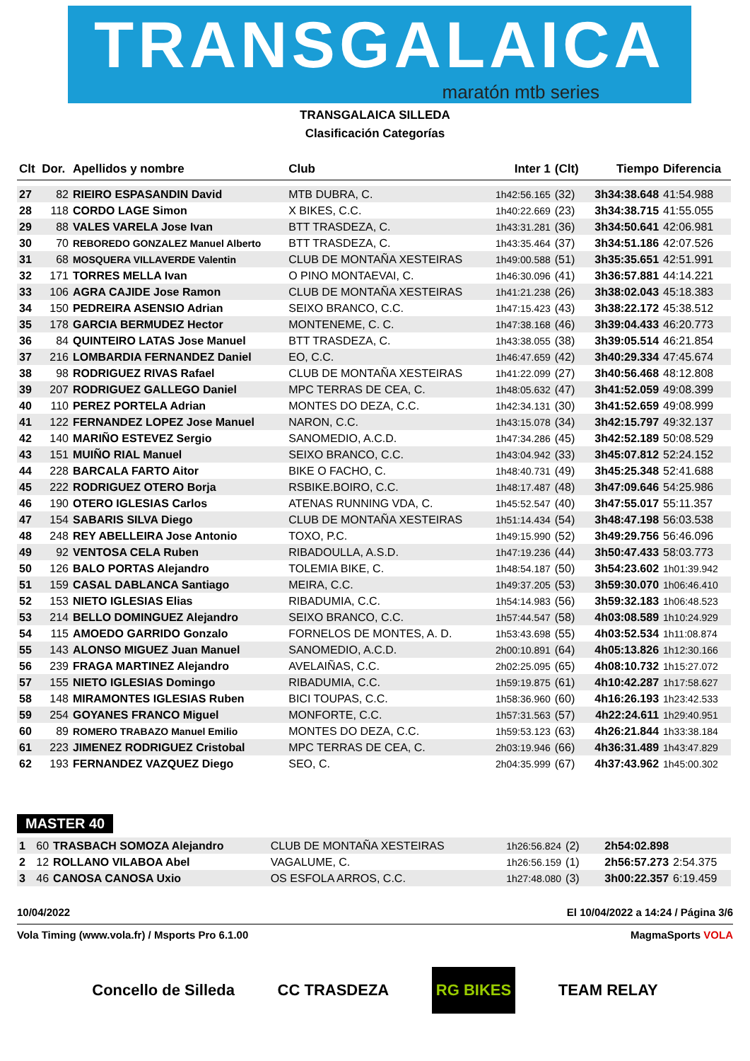TRANSGALAICA
maratón mtb series
TRANSGALAICA SILLEDA
Clasificación Categorías
| Clt | Dor. | Apellidos y nombre | Club | Inter 1 | (Clt) | Tiempo | Diferencia |
| --- | --- | --- | --- | --- | --- | --- | --- |
| 27 | 82 | RIEIRO ESPASANDIN David | MTB DUBRA, C. | 1h42:56.165 | (32) | 3h34:38.648 | 41:54.988 |
| 28 | 118 | CORDO LAGE Simon | X BIKES, C.C. | 1h40:22.669 | (23) | 3h34:38.715 | 41:55.055 |
| 29 | 88 | VALES VARELA Jose Ivan | BTT TRASDEZA, C. | 1h43:31.281 | (36) | 3h34:50.641 | 42:06.981 |
| 30 | 70 | REBOREDO GONZALEZ Manuel Alberto | BTT TRASDEZA, C. | 1h43:35.464 | (37) | 3h34:51.186 | 42:07.526 |
| 31 | 68 | MOSQUERA VILLAVERDE Valentin | CLUB DE MONTAÑA XESTEIRAS | 1h49:00.588 | (51) | 3h35:35.651 | 42:51.991 |
| 32 | 171 | TORRES MELLA Ivan | O PINO MONTAEVAI, C. | 1h46:30.096 | (41) | 3h36:57.881 | 44:14.221 |
| 33 | 106 | AGRA CAJIDE Jose Ramon | CLUB DE MONTAÑA XESTEIRAS | 1h41:21.238 | (26) | 3h38:02.043 | 45:18.383 |
| 34 | 150 | PEDREIRA ASENSIO Adrian | SEIXO BRANCO, C.C. | 1h47:15.423 | (43) | 3h38:22.172 | 45:38.512 |
| 35 | 178 | GARCIA BERMUDEZ Hector | MONTENEME, C. C. | 1h47:38.168 | (46) | 3h39:04.433 | 46:20.773 |
| 36 | 84 | QUINTEIRO LATAS Jose Manuel | BTT TRASDEZA, C. | 1h43:38.055 | (38) | 3h39:05.514 | 46:21.854 |
| 37 | 216 | LOMBARDIA FERNANDEZ Daniel | EO, C.C. | 1h46:47.659 | (42) | 3h40:29.334 | 47:45.674 |
| 38 | 98 | RODRIGUEZ RIVAS Rafael | CLUB DE MONTAÑA XESTEIRAS | 1h41:22.099 | (27) | 3h40:56.468 | 48:12.808 |
| 39 | 207 | RODRIGUEZ GALLEGO Daniel | MPC TERRAS DE CEA, C. | 1h48:05.632 | (47) | 3h41:52.059 | 49:08.399 |
| 40 | 110 | PEREZ PORTELA Adrian | MONTES DO DEZA, C.C. | 1h42:34.131 | (30) | 3h41:52.659 | 49:08.999 |
| 41 | 122 | FERNANDEZ LOPEZ Jose Manuel | NARON, C.C. | 1h43:15.078 | (34) | 3h42:15.797 | 49:32.137 |
| 42 | 140 | MARIÑO ESTEVEZ Sergio | SANOMEDIO, A.C.D. | 1h47:34.286 | (45) | 3h42:52.189 | 50:08.529 |
| 43 | 151 | MUIÑO RIAL Manuel | SEIXO BRANCO, C.C. | 1h43:04.942 | (33) | 3h45:07.812 | 52:24.152 |
| 44 | 228 | BARCALA FARTO Aitor | BIKE O FACHO, C. | 1h48:40.731 | (49) | 3h45:25.348 | 52:41.688 |
| 45 | 222 | RODRIGUEZ OTERO Borja | RSBIKE.BOIRO, C.C. | 1h48:17.487 | (48) | 3h47:09.646 | 54:25.986 |
| 46 | 190 | OTERO IGLESIAS Carlos | ATENAS RUNNING VDA, C. | 1h45:52.547 | (40) | 3h47:55.017 | 55:11.357 |
| 47 | 154 | SABARIS SILVA Diego | CLUB DE MONTAÑA XESTEIRAS | 1h51:14.434 | (54) | 3h48:47.198 | 56:03.538 |
| 48 | 248 | REY ABELLEIRA Jose Antonio | TOXO, P.C. | 1h49:15.990 | (52) | 3h49:29.756 | 56:46.096 |
| 49 | 92 | VENTOSA CELA Ruben | RIBADOULLA, A.S.D. | 1h47:19.236 | (44) | 3h50:47.433 | 58:03.773 |
| 50 | 126 | BALO PORTAS Alejandro | TOLEMIA BIKE, C. | 1h48:54.187 | (50) | 3h54:23.602 | 1h01:39.942 |
| 51 | 159 | CASAL DABLANCA Santiago | MEIRA, C.C. | 1h49:37.205 | (53) | 3h59:30.070 | 1h06:46.410 |
| 52 | 153 | NIETO IGLESIAS Elias | RIBADUMIA, C.C. | 1h54:14.983 | (56) | 3h59:32.183 | 1h06:48.523 |
| 53 | 214 | BELLO DOMINGUEZ Alejandro | SEIXO BRANCO, C.C. | 1h57:44.547 | (58) | 4h03:08.589 | 1h10:24.929 |
| 54 | 115 | AMOEDO GARRIDO Gonzalo | FORNELOS DE MONTES, A. D. | 1h53:43.698 | (55) | 4h03:52.534 | 1h11:08.874 |
| 55 | 143 | ALONSO MIGUEZ Juan Manuel | SANOMEDIO, A.C.D. | 2h00:10.891 | (64) | 4h05:13.826 | 1h12:30.166 |
| 56 | 239 | FRAGA MARTINEZ Alejandro | AVELAIÑAS, C.C. | 2h02:25.095 | (65) | 4h08:10.732 | 1h15:27.072 |
| 57 | 155 | NIETO IGLESIAS Domingo | RIBADUMIA, C.C. | 1h59:19.875 | (61) | 4h10:42.287 | 1h17:58.627 |
| 58 | 148 | MIRAMONTES IGLESIAS Ruben | BICI TOUPAS, C.C. | 1h58:36.960 | (60) | 4h16:26.193 | 1h23:42.533 |
| 59 | 254 | GOYANES FRANCO Miguel | MONFORTE, C.C. | 1h57:31.563 | (57) | 4h22:24.611 | 1h29:40.951 |
| 60 | 89 | ROMERO TRABAZO Manuel Emilio | MONTES DO DEZA, C.C. | 1h59:53.123 | (63) | 4h26:21.844 | 1h33:38.184 |
| 61 | 223 | JIMENEZ RODRIGUEZ Cristobal | MPC TERRAS DE CEA, C. | 2h03:19.946 | (66) | 4h36:31.489 | 1h43:47.829 |
| 62 | 193 | FERNANDEZ VAZQUEZ Diego | SEO, C. | 2h04:35.999 | (67) | 4h37:43.962 | 1h45:00.302 |
MASTER 40
| 1 | 60 | TRASBACH SOMOZA Alejandro | CLUB DE MONTAÑA XESTEIRAS | 1h26:56.824 | (2) | 2h54:02.898 | |
| 2 | 12 | ROLLANO VILABOA Abel | VAGALUME, C. | 1h26:56.159 | (1) | 2h56:57.273 | 2:54.375 |
| 3 | 46 | CANOSA CANOSA Uxio | OS ESFOLA ARROS, C.C. | 1h27:48.080 | (3) | 3h00:22.357 | 6:19.459 |
10/04/2022 El 10/04/2022 a 14:24 / Página 3/6
Vola Timing (www.vola.fr) / Msports Pro 6.1.00 MagmaSports VOLA
Concello de Silleda CC TRASDEZA RG BIKES TEAM RELAY